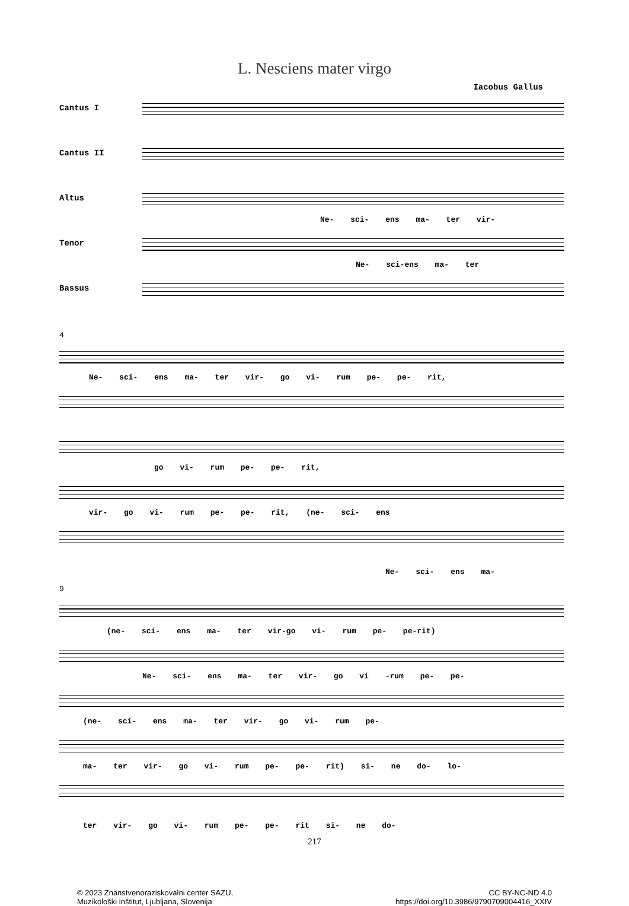L. Nesciens mater virgo
Iacobus Gallus
Cantus I
Cantus II
Altus
Ne- sci- ens ma- ter vir-
Tenor
Ne- sci-ens ma- ter
Bassus
4
Ne- sci- ens ma- ter vir- go vi- rum pe- pe- rit,
go vi- rum pe- pe- rit,
vir- go vi- rum pe- pe- rit, (ne- sci- ens
Ne- sci- ens ma-
9
(ne- sci- ens ma- ter vir-go vi- rum pe- pe-rit)
Ne- sci- ens ma- ter vir- go vi -rum pe- pe-
(ne- sci- ens ma- ter vir- go vi- rum pe-
ma- ter vir- go vi- rum pe- pe- rit) si- ne do- lo-
ter vir- go vi- rum pe- pe- rit si- ne do-
217
© 2023 Znanstvenoraziskovalni center SAZU,
Muzikološki inštitut, Ljubljana, Slovenija
CC BY-NC-ND 4.0
https://doi.org/10.3986/9790709004416_XXIV